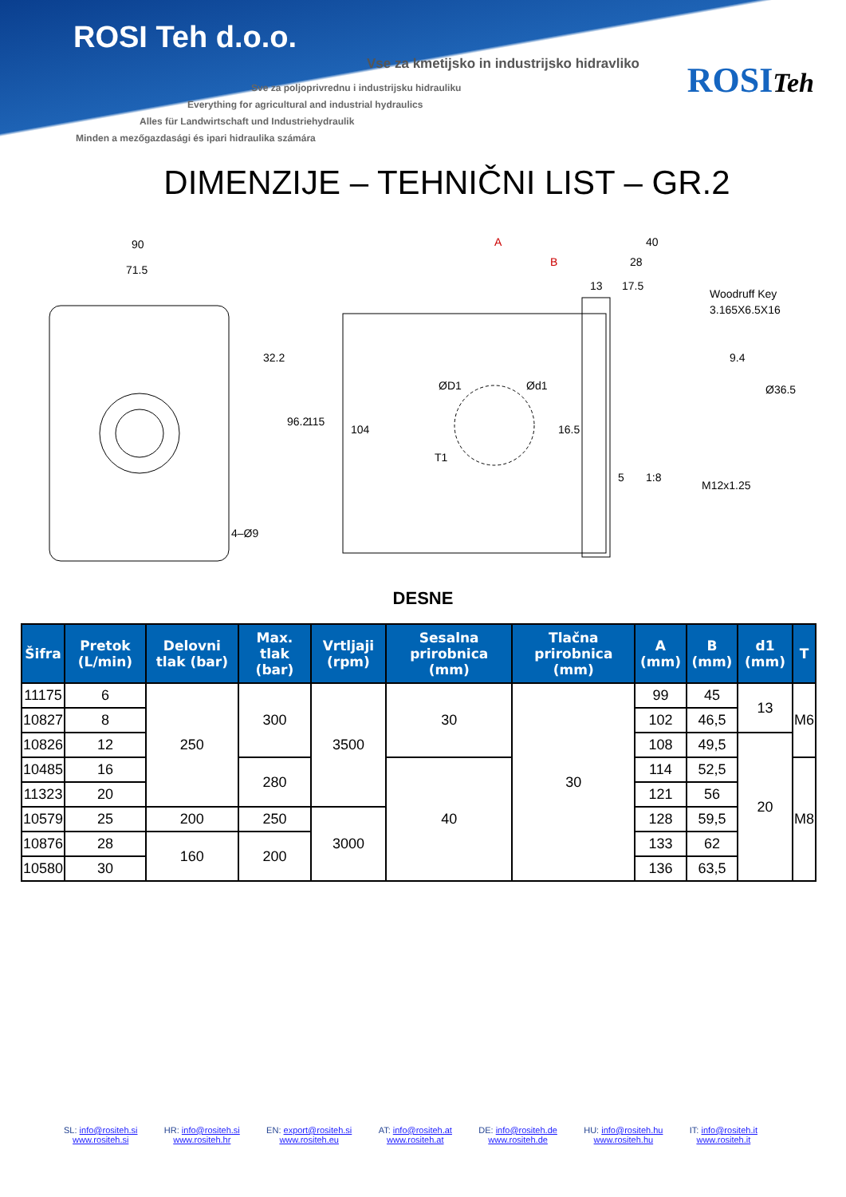ROSI Teh d.o.o.
Vse za kmetijsko in industrijsko hidravliko
Sve za poljoprivrednu i industrijsku hidrauliku
Everything for agricultural and industrial hydraulics
Alles für Landwirtschaft und Industriehydraulik
Minden a mezőgazdasági és ipari hidraulika számára
ROSITeh
DIMENZIJE – TEHNIČNI LIST – GR.2
90
71.5
32.2
96.2
115
4–Ø9
A
B
40
28
13
17.5
Woodruff Key
3.165X6.5X16
9.4
Ø36.5
104
ØD1
Ød1
16.5
T1
5
1:8
M12x1.25
DESNE
| Šifra | Pretok (L/min) | Delovni tlak (bar) | Max. tlak (bar) | Vrtljaji (rpm) | Sesalna prirobnica (mm) | Tlačna prirobnica (mm) | A (mm) | B (mm) | d1 (mm) | T |
| --- | --- | --- | --- | --- | --- | --- | --- | --- | --- | --- |
| 11175 | 6 | 250 | 300 | 3500 | 30 | 30 | 99 | 45 | 13 | M6 |
| 10827 | 8 | | | | | | 102 | 46,5 | | |
| 10826 | 12 | | | | | | 108 | 49,5 | 20 | |
| 10485 | 16 | | 280 | | 40 | | 114 | 52,5 | | M8 |
| 11323 | 20 | | | | | | 121 | 56 | | |
| 10579 | 25 | 200 | 250 | 3000 | | | 128 | 59,5 | | |
| 10876 | 28 | 160 | 200 | | | | 133 | 62 | | |
| 10580 | 30 | | | | | | 136 | 63,5 | | |
SL: info@rositeh.si
www.rositeh.si
HR: info@rositeh.si
www.rositeh.hr
EN: export@rositeh.si
www.rositeh.eu
AT: info@rositeh.at
www.rositeh.at
DE: info@rositeh.de
www.rositeh.de
HU: info@rositeh.hu
www.rositeh.hu
IT: info@rositeh.it
www.rositeh.it